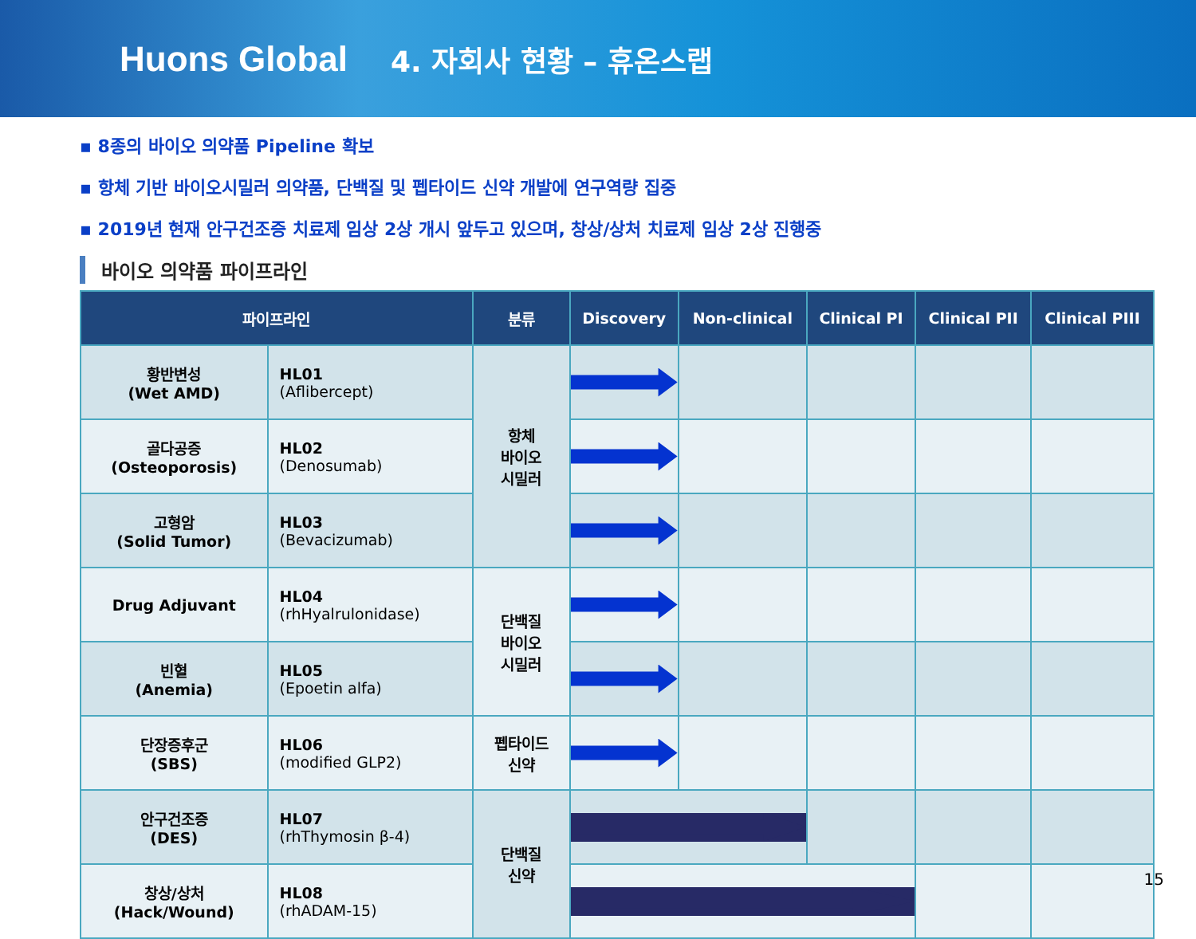Huons Global
4. 자회사 현황 – 휴온스랩
▪ 8종의 바이오 의약품 Pipeline 확보
▪ 항체 기반 바이오시밀러 의약품, 단백질 및 펩타이드 신약 개발에 연구역량 집중
▪ 2019년 현재 안구건조증 치료제 임상 2상 개시 앞두고 있으며, 창상/상처 치료제 임상 2상 진행중
바이오 의약품 파이프라인
| 파이프라인 | | 분류 | Discovery | Non-clinical | Clinical PI | Clinical PII | Clinical PIII |
| --- | --- | --- | --- | --- | --- | --- | --- |
| 황반변성 (Wet AMD) | HL01 (Aflibercept) | 항체 바이오 시밀러 | | | | | |
| 골다공증 (Osteoporosis) | HL02 (Denosumab) | | | | | | |
| 고형암 (Solid Tumor) | HL03 (Bevacizumab) | | | | | | |
| Drug Adjuvant | HL04 (rhHyalrulonidase) | 단백질 바이오 시밀러 | | | | | |
| 빈혈 (Anemia) | HL05 (Epoetin alfa) | | | | | | |
| 단장증후군 (SBS) | HL06 (modified GLP2) | 펩타이드 신약 | | | | | |
| 안구건조증 (DES) | HL07 (rhThymosin β-4) | 단백질 신약 | | | | | |
| 창상/상처 (Hack/Wound) | HL08 (rhADAM-15) | | | | | | |
15